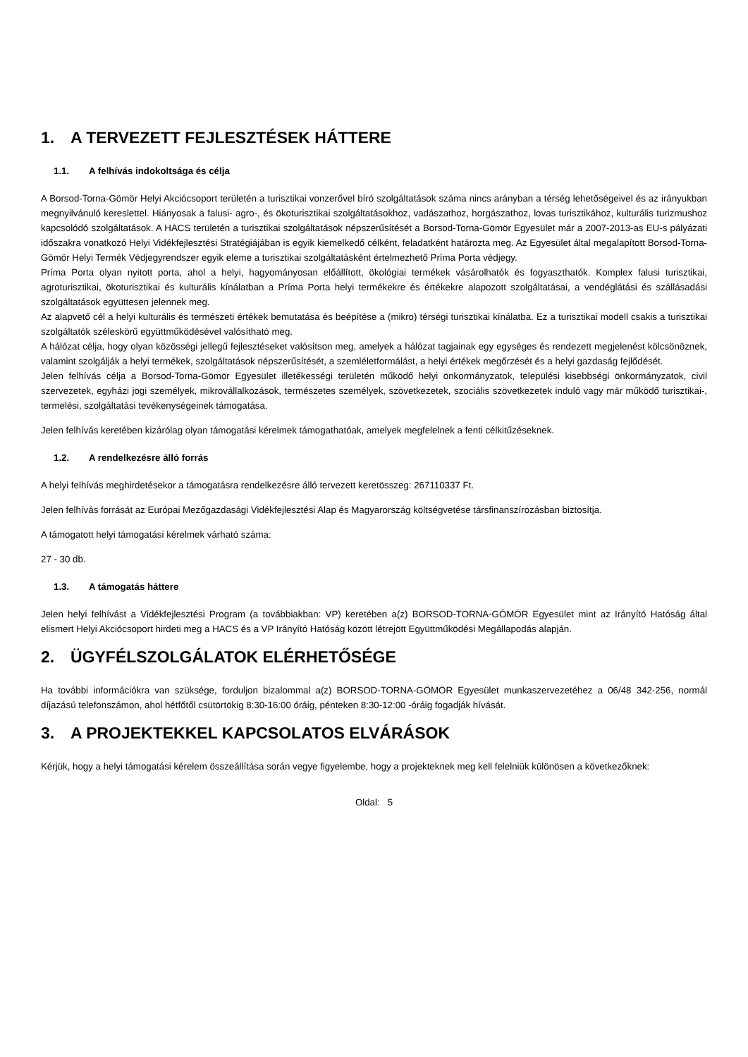1. A TERVEZETT FEJLESZTÉSEK HÁTTERE
1.1. A felhívás indokoltsága és célja
A Borsod-Torna-Gömör Helyi Akciócsoport területén a turisztikai vonzerővel bíró szolgáltatások száma nincs arányban a térség lehetőségeivel és az irányukban megnyilvánuló kereslettel. Hiányosak a falusi- agro-, és ökoturisztikai szolgáltatásokhoz, vadászathoz, horgászathoz, lovas turisztikához, kulturális turizmushoz kapcsolódó szolgáltatások. A HACS területén a turisztikai szolgáltatások népszerűsítését a Borsod-Torna-Gömör Egyesület már a 2007-2013-as EU-s pályázati időszakra vonatkozó Helyi Vidékfejlesztési Stratégiájában is egyik kiemelkedő célként, feladatként határozta meg. Az Egyesület által megalapított Borsod-Torna-Gömör Helyi Termék Védjegyrendszer egyik eleme a turisztikai szolgáltatásként értelmezhető Príma Porta védjegy.
Príma Porta olyan nyitott porta, ahol a helyi, hagyományosan előállított, ökológiai termékek vásárolhatók és fogyaszthatók. Komplex falusi turisztikai, agroturisztikai, ökoturisztikai és kulturális kínálatban a Príma Porta helyi termékekre és értékekre alapozott szolgáltatásai, a vendéglátási és szállásadási szolgáltatások együttesen jelennek meg.
Az alapvető cél a helyi kulturális és természeti értékek bemutatása és beépítése a (mikro) térségi turisztikai kínálatba. Ez a turisztikai modell csakis a turisztikai szolgáltatók széleskörű együttműködésével valósítható meg.
A hálózat célja, hogy olyan közösségi jellegű fejlesztéseket valósítson meg, amelyek a hálózat tagjainak egy egységes és rendezett megjelenést kölcsönöznek, valamint szolgálják a helyi termékek, szolgáltatások népszerűsítését, a szemléletformálást, a helyi értékek megőrzését és a helyi gazdaság fejlődését.
Jelen felhívás célja a Borsod-Torna-Gömör Egyesület illetékességi területén működő helyi önkormányzatok, települési kisebbségi önkormányzatok, civil szervezetek, egyházi jogi személyek, mikrovállalkozások, természetes személyek, szövetkezetek, szociális szövetkezetek induló vagy már működő turisztikai-, termelési, szolgáltatási tevékenységeinek támogatása.
Jelen felhívás keretében kizárólag olyan támogatási kérelmek támogathatóak, amelyek megfelelnek a fenti célkitűzéseknek.
1.2. A rendelkezésre álló forrás
A helyi felhívás meghirdetésekor a támogatásra rendelkezésre álló tervezett keretösszeg: 267110337 Ft.
Jelen felhívás forrását az Európai Mezőgazdasági Vidékfejlesztési Alap és Magyarország költségvetése társfinanszírozásban biztosítja.
A támogatott helyi támogatási kérelmek várható száma:
27 - 30 db.
1.3. A támogatás háttere
Jelen helyi felhívást a Vidékfejlesztési Program (a továbbiakban: VP) keretében a(z) BORSOD-TORNA-GÖMÖR Egyesület mint az Irányító Hatóság által elismert Helyi Akciócsoport hirdeti meg a HACS és a VP Irányító Hatóság között létrejött Együttműködési Megállapodás alapján.
2. ÜGYFÉLSZOLGÁLATOK ELÉRHETŐSÉGE
Ha további információkra van szüksége, forduljon bizalommal a(z) BORSOD-TORNA-GÖMÖR Egyesület munkaszervezetéhez a 06/48 342-256, normál díjazású telefonszámon, ahol hétfőtől csütörtökig 8:30-16:00 óráig, pénteken 8:30-12:00 -óráig fogadják hívását.
3. A PROJEKTEKKEL KAPCSOLATOS ELVÁRÁSOK
Kérjük, hogy a helyi támogatási kérelem összeállítása során vegye figyelembe, hogy a projekteknek meg kell felelniük különösen a következőknek:
Oldal: 5